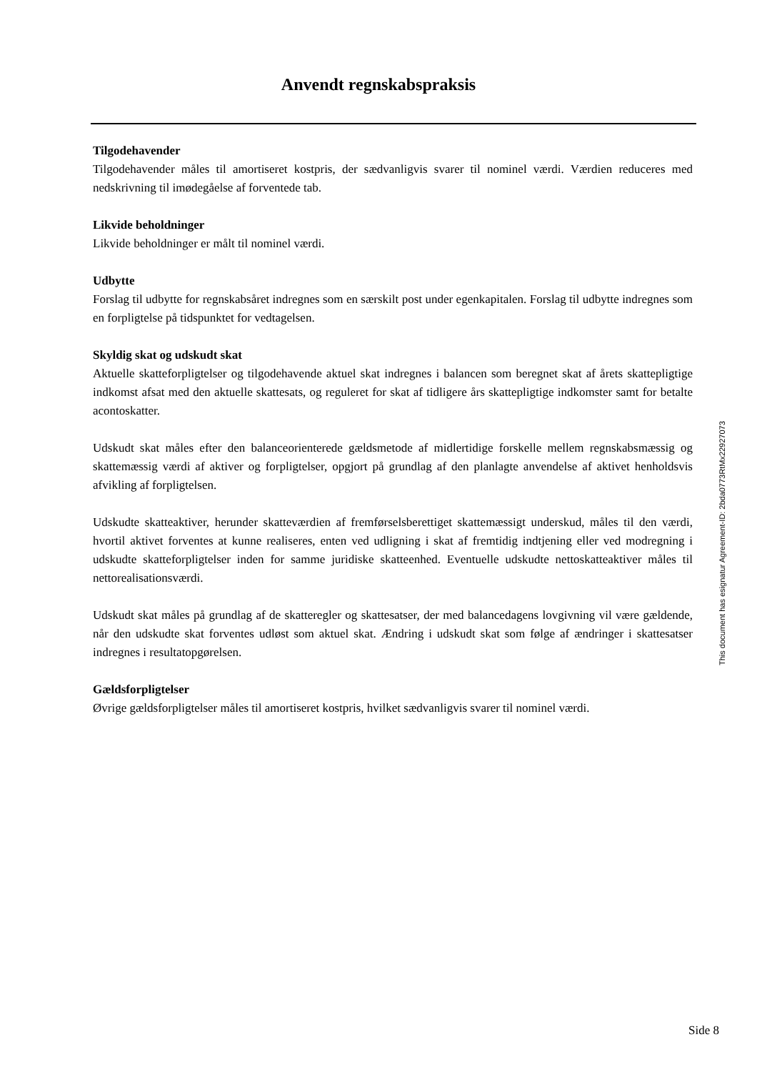Anvendt regnskabspraksis
Tilgodehavender
Tilgodehavender måles til amortiseret kostpris, der sædvanligvis svarer til nominel værdi. Værdien reduceres med nedskrivning til imødegåelse af forventede tab.
Likvide beholdninger
Likvide beholdninger er målt til nominel værdi.
Udbytte
Forslag til udbytte for regnskabsåret indregnes som en særskilt post under egenkapitalen. Forslag til udbytte indregnes som en forpligtelse på tidspunktet for vedtagelsen.
Skyldig skat og udskudt skat
Aktuelle skatteforpligtelser og tilgodehavende aktuel skat indregnes i balancen som beregnet skat af årets skattepligtige indkomst afsat med den aktuelle skattesats, og reguleret for skat af tidligere års skattepligtige indkomster samt for betalte acontoskatter.
Udskudt skat måles efter den balanceorienterede gældsmetode af midlertidige forskelle mellem regnskabsmæssig og skattemæssig værdi af aktiver og forpligtelser, opgjort på grundlag af den planlagte anvendelse af aktivet henholdsvis afvikling af forpligtelsen.
Udskudte skatteaktiver, herunder skatteværdien af fremførselsberettiget skattemæssigt underskud, måles til den værdi, hvortil aktivet forventes at kunne realiseres, enten ved udligning i skat af fremtidig indtjening eller ved modregning i udskudte skatteforpligtelser inden for samme juridiske skatteenhed. Eventuelle udskudte nettoskatteaktiver måles til nettorealisationsværdi.
Udskudt skat måles på grundlag af de skatteregler og skattesatser, der med balancedagens lovgivning vil være gældende, når den udskudte skat forventes udløst som aktuel skat. Ændring i udskudt skat som følge af ændringer i skattesatser indregnes i resultatopgørelsen.
Gældsforpligtelser
Øvrige gældsforpligtelser måles til amortiseret kostpris, hvilket sædvanligvis svarer til nominel værdi.
This document has esignatur Agreement-ID: 2bda0773RtMx22927073
Side 8